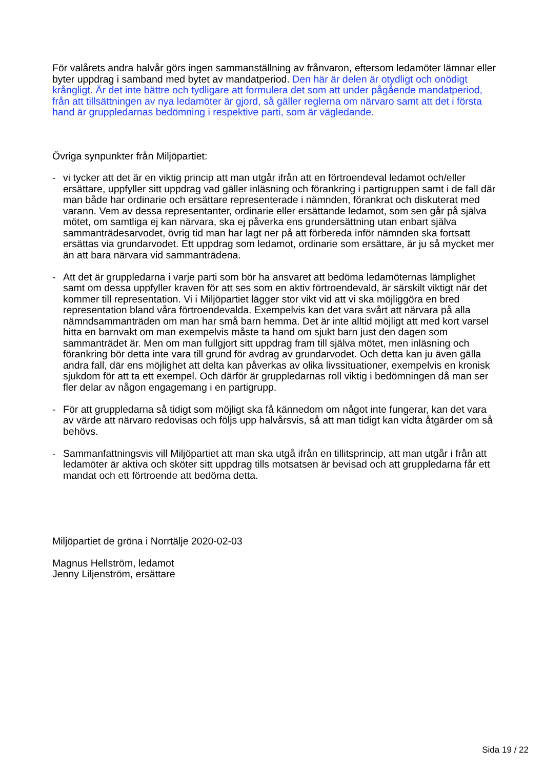För valårets andra halvår görs ingen sammanställning av frånvaron, eftersom ledamöter lämnar eller byter uppdrag i samband med bytet av mandatperiod. Den här är delen är otydligt och onödigt krångligt. Är det inte bättre och tydligare att formulera det som att under pågående mandatperiod, från att tillsättningen av nya ledamöter är gjord, så gäller reglerna om närvaro samt att det i första hand är gruppledarnas bedömning i respektive parti, som är vägledande.
Övriga synpunkter från Miljöpartiet:
- vi tycker att det är en viktig princip att man utgår ifrån att en förtroendeval ledamot och/eller ersättare, uppfyller sitt uppdrag vad gäller inläsning och förankring i partigruppen samt i de fall där man både har ordinarie och ersättare representerade i nämnden, förankrat och diskuterat med varann. Vem av dessa representanter, ordinarie eller ersättande ledamot, som sen går på själva mötet, om samtliga ej kan närvara, ska ej påverka ens grundersättning utan enbart själva sammanträdesarvodet, övrig tid man har lagt ner på att förbereda inför nämnden ska fortsatt ersättas via grundarvodet. Ett uppdrag som ledamot, ordinarie som ersättare, är ju så mycket mer än att bara närvara vid sammanträdena.
- Att det är gruppledarna i varje parti som bör ha ansvaret att bedöma ledamöternas lämplighet samt om dessa uppfyller kraven för att ses som en aktiv förtroendevald, är särskilt viktigt när det kommer till representation. Vi i Miljöpartiet lägger stor vikt vid att vi ska möjliggöra en bred representation bland våra förtroendevalda. Exempelvis kan det vara svårt att närvara på alla nämndsammanträden om man har små barn hemma. Det är inte alltid möjligt att med kort varsel hitta en barnvakt om man exempelvis måste ta hand om sjukt barn just den dagen som sammanträdet är. Men om man fullgjort sitt uppdrag fram till själva mötet, men inläsning och förankring bör detta inte vara till grund för avdrag av grundarvodet. Och detta kan ju även gälla andra fall, där ens möjlighet att delta kan påverkas av olika livssituationer, exempelvis en kronisk sjukdom för att ta ett exempel. Och därför är gruppledarnas roll viktig i bedömningen då man ser fler delar av någon engagemang i en partigrupp.
- För att gruppledarna så tidigt som möjligt ska få kännedom om något inte fungerar, kan det vara av värde att närvaro redovisas och följs upp halvårsvis, så att man tidigt kan vidta åtgärder om så behövs.
- Sammanfattningsvis vill Miljöpartiet att man ska utgå ifrån en tillitsprincip, att man utgår i från att ledamöter är aktiva och sköter sitt uppdrag tills motsatsen är bevisad och att gruppledarna får ett mandat och ett förtroende att bedöma detta.
Miljöpartiet de gröna i Norrtälje 2020-02-03
Magnus Hellström, ledamot
Jenny Liljenström, ersättare
Sida 19 / 22